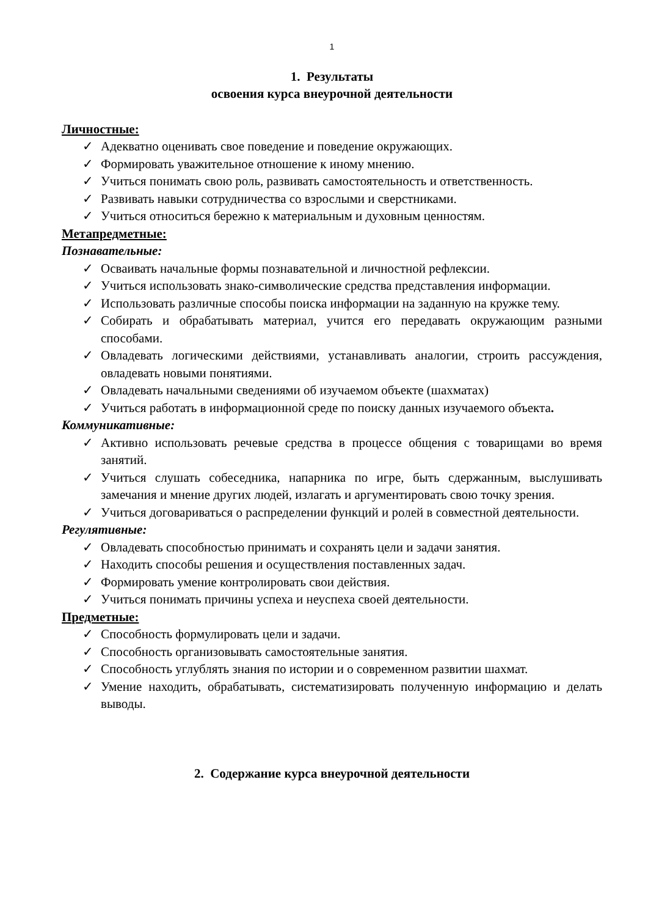1
1. Результаты
освоения курса внеурочной деятельности
Личностные:
✓ Адекватно оценивать свое поведение и поведение окружающих.
✓ Формировать уважительное отношение к иному мнению.
✓ Учиться понимать свою роль, развивать самостоятельность и ответственность.
✓ Развивать навыки сотрудничества со взрослыми и сверстниками.
✓ Учиться относиться бережно к материальным и духовным ценностям.
Метапредметные:
Познавательные:
✓ Осваивать начальные формы познавательной и личностной рефлексии.
✓ Учиться использовать знако-символические средства представления информации.
✓ Использовать различные способы поиска информации на заданную на кружке тему.
✓ Собирать и обрабатывать материал, учится его передавать окружающим разными способами.
✓ Овладевать логическими действиями, устанавливать аналогии, строить рассуждения, овладевать новыми понятиями.
✓ Овладевать начальными сведениями об изучаемом объекте (шахматах)
✓ Учиться работать в информационной среде по поиску данных изучаемого объекта.
Коммуникативные:
✓ Активно использовать речевые средства в процессе общения с товарищами во время занятий.
✓ Учиться слушать собеседника, напарника по игре, быть сдержанным, выслушивать замечания и мнение других людей, излагать и аргументировать свою точку зрения.
✓ Учиться договариваться о распределении функций и ролей в совместной деятельности.
Регулятивные:
✓ Овладевать способностью принимать и сохранять цели и задачи занятия.
✓ Находить способы решения и осуществления поставленных задач.
✓ Формировать умение контролировать свои действия.
✓ Учиться понимать причины успеха и неуспеха своей деятельности.
Предметные:
✓ Способность формулировать цели и задачи.
✓ Способность организовывать самостоятельные занятия.
✓ Способность углублять знания по истории и о современном развитии шахмат.
✓ Умение находить, обрабатывать, систематизировать полученную информацию и делать выводы.
2. Содержание курса внеурочной деятельности